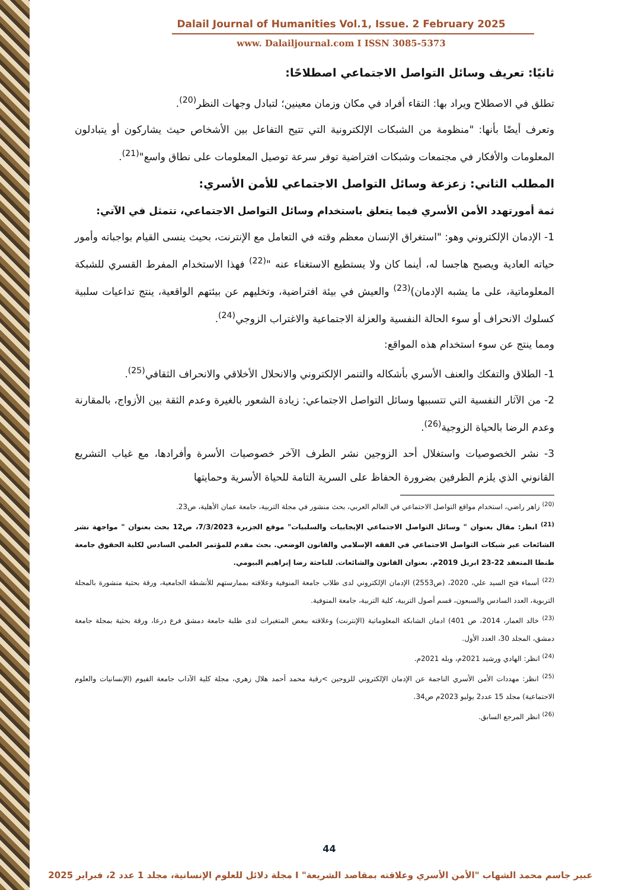Dalail Journal of Humanities Vol.1, Issue. 2 February 2025
www. Dalailjournal.com I ISSN 3085-5373
ثانيًا: تعريف وسائل التواصل الاجتماعي اصطلاحًا:
تطلق في الاصطلاح ويراد بها: التقاء أفراد في مكان وزمان معينين؛ لتبادل وجهات النظر<sup>(20)</sup>.
وتعرف أيضًا بأنها: "منظومة من الشبكات الإلكترونية التي تتيح التفاعل بين الأشخاص حيث يشاركون أو يتبادلون المعلومات والأفكار في مجتمعات وشبكات افتراضية توفر سرعة توصيل المعلومات على نطاق واسع"<sup>(21)</sup>.
المطلب الثاني: زعزعة وسائل التواصل الاجتماعي للأمن الأسري:
ثمة أمورتهدد الأمن الأسري فيما يتعلق باستخدام وسائل التواصل الاجتماعي، تتمثل في الآتي:
1- الإدمان الإلكتروني وهو: "استغراق الإنسان معظم وقته في التعامل مع الإنترنت، بحيث ينسى القيام بواجباته وأمور حياته العادية ويصبح هاجسا له، أينما كان ولا يستطيع الاستغناء عنه "<sup>(22)</sup> فهذا الاستخدام المفرط القسري للشبكة المعلوماتية، على ما يشبه الإدمان)<sup>(23)</sup> والعيش في بيئة افتراضية، وتخليهم عن بيئتهم الواقعية، ينتج تداعيات سلبية كسلوك الانحراف أو سوء الحالة النفسية والعزلة الاجتماعية والاغتراب الزوجي<sup>(24)</sup>.
ومما ينتج عن سوء استخدام هذه المواقع:
1- الطلاق والتفكك والعنف الأسري بأشكاله والتنمر الإلكتروني والانحلال الأخلاقي والانحراف الثقافي<sup>(25)</sup>.
2- من الآثار النفسية التي تتسببها وسائل التواصل الاجتماعي: زيادة الشعور بالغيرة وعدم الثقة بين الأزواج، بالمقارنة وعدم الرضا بالحياة الزوجية<sup>(26)</sup>.
3- نشر الخصوصيات واستغلال أحد الزوجين نشر الطرف الآخر خصوصيات الأسرة وأفرادها، مع غياب التشريع القانوني الذي يلزم الطرفين بضرورة الحفاظ على السرية التامة للحياة الأسرية وحمايتها
<sup>(20)</sup> زاهر راضي، استخدام مواقع التواصل الاجتماعي في العالم العربي، بحث منشور في مجلة التربية، جامعة عمان الأهلية، ص23.
<sup>(21)</sup> انظر: مقال بعنوان " وسائل التواصل الاجتماعي الإيجابيات والسلبيات" موقع الجزيرة 7/3/2023، ص12 بحث بعنوان " مواجهة نشر الشائعات عبر شبكات التواصل الاجتماعي في الفقه الإسلامي والقانون الوضعي. بحث مقدم للمؤتمر العلمي السادس لكلية الحقوق جامعة طنطا المنعقد 22-23 ابريل 2019م. بعنوان القانون والشائعات. للباحثة رضا إبراهيم البيومي.
<sup>(22)</sup> أسماء فتح السيد علي، 2020، (ص2553) الإدمان الإلكتروني لدى طلاب جامعة المنوفية وعلاقته بممارستهم للأنشطة الجامعية، ورقة بحثية منشورة بالمجلة التربوية، العدد السادس والسبعون، قسم أصول التربية، كلية التربية، جامعة المنوفية.
<sup>(23)</sup> خالد العمار، 2014، ص 401) ادمان الشابكة المعلوماتية (الإنترنت) وعلاقته ببعض المتغيرات لدى طلبة جامعة دمشق فرع درعا، ورقة بحثية بمجلة جامعة دمشق، المجلد 30، العدد الأول.
<sup>(24)</sup> انظر: الهادي ورشيد 2021م، وبله 2021م.
<sup>(25)</sup> انظر: مهددات الأمن الأسري الناجمة عن الإدمان الإلكتروني للزوجين >رقية محمد أحمد هلال زهري، مجلة كلية الآداب جامعة الفيوم (الإنسانيات والعلوم الاجتماعية) مجلد 15 عدد2 يوليو 2023م ص34.
<sup>(26)</sup> انظر المرجع السابق.
44
عبير جاسم محمد الشهاب "الأمن الأسري وعلاقته بمقاصد الشريعة" I مجلة دلائل للعلوم الإنسانية، مجلد 1 عدد 2، فبراير 2025